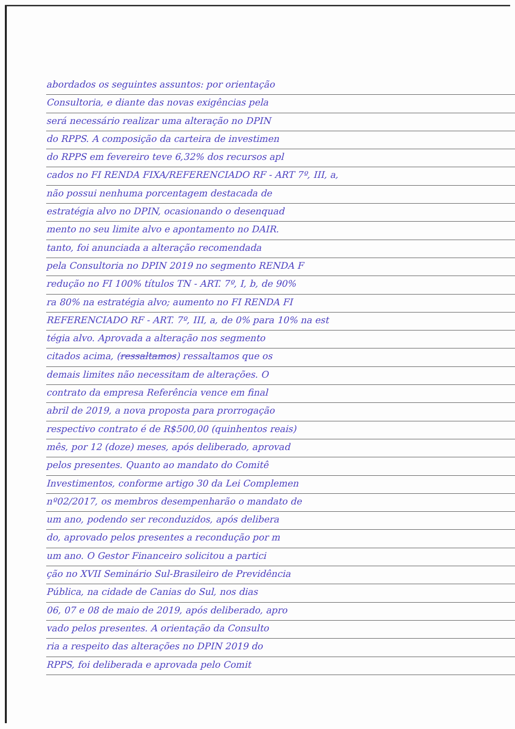abordados os seguintes assuntos: por orientação
Consultoria, e diante das novas exigências pela
será necessário realizar uma alteração no DPIN
do RPPS. A composição da carteira de investimen
do RPPS em fevereiro teve 6,32% dos recursos apl
cados no FI RENDA FIXA/REFERENCIADO RF - ART 7º, III, a,
não possui nenhuma porcentagem destacada de
estratégia alvo no DPIN, ocasionando o desenquad
mento no seu limite alvo e apontamento no DAIR.
tanto, foi anunciada a alteração recomendada
pela Consultoria no DPIN 2019 no segmento RENDA F
redução no FI 100% títulos TN - ART. 7º, I, b, de 90%
ra 80% na estratégia alvo; aumento no FI RENDA FI
REFERENCIADO RF - ART. 7º, III, a, de 0% para 10% na est
tégia alvo. Aprovada a alteração nos segmento
citados acima, (ressaltamos) ressaltamos que os
demais limites não necessitam de alterações. O
contrato da empresa Referência vence em final
abril de 2019, a nova proposta para prorrogação
respectivo contrato é de R$500,00 (quinhentos reais)
mês, por 12 (doze) meses, após deliberado, aprovad
pelos presentes. Quanto ao mandato do Comitê
Investimentos, conforme artigo 30 da Lei Complemen
nº02/2017, os membros desempenharão o mandato de
um ano, podendo ser reconduzidos, após delibera
do, aprovado pelos presentes a recondução por m
um ano. O Gestor Financeiro solicitou a partici
ção no XVII Seminário Sul-Brasileiro de Previdência
Pública, na cidade de Canias do Sul, nos dias
06, 07 e 08 de maio de 2019, após deliberado, apro
vado pelos presentes. A orientação da Consulto
ria a respeito das alterações no DPIN 2019 do
RPPS, foi deliberada e aprovada pelo Comit